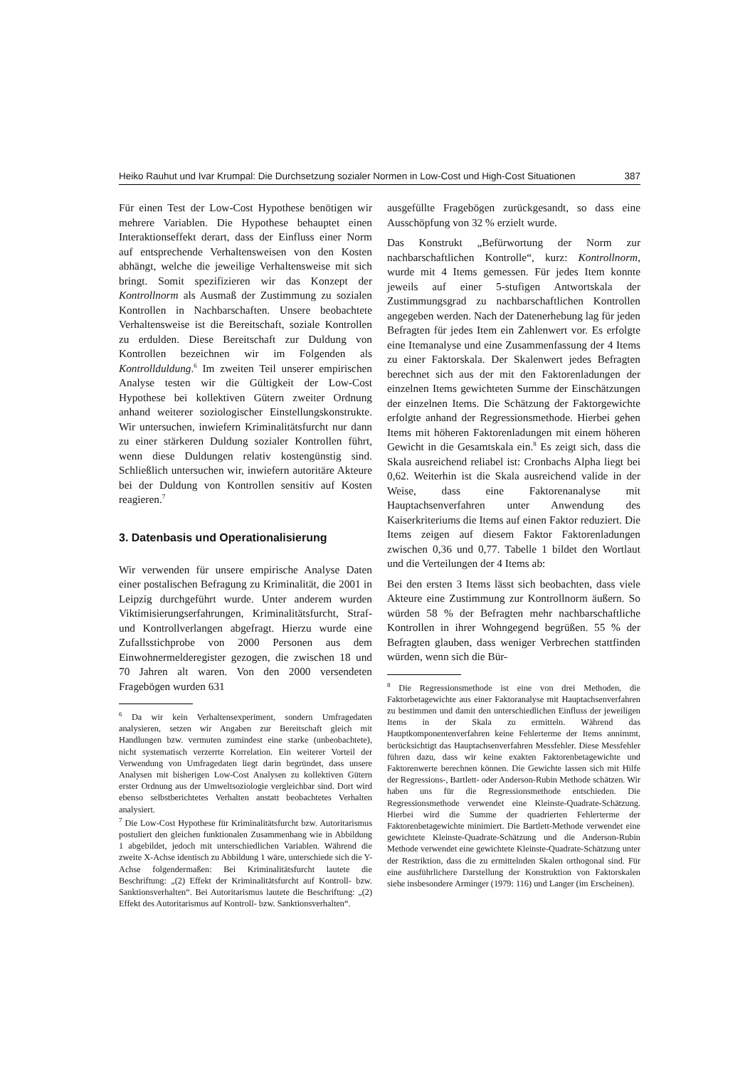Heiko Rauhut und Ivar Krumpal: Die Durchsetzung sozialer Normen in Low-Cost und High-Cost Situationen 387
Für einen Test der Low-Cost Hypothese benötigen wir mehrere Variablen. Die Hypothese behauptet einen Interaktionseffekt derart, dass der Einfluss einer Norm auf entsprechende Verhaltensweisen von den Kosten abhängt, welche die jeweilige Verhaltensweise mit sich bringt. Somit spezifizieren wir das Konzept der Kontrollnorm als Ausmaß der Zustimmung zu sozialen Kontrollen in Nachbarschaften. Unsere beobachtete Verhaltensweise ist die Bereitschaft, soziale Kontrollen zu erdulden. Diese Bereitschaft zur Duldung von Kontrollen bezeichnen wir im Folgenden als Kontrollduldung.<sup>6</sup> Im zweiten Teil unserer empirischen Analyse testen wir die Gültigkeit der Low-Cost Hypothese bei kollektiven Gütern zweiter Ordnung anhand weiterer soziologischer Einstellungskonstrukte. Wir untersuchen, inwiefern Kriminalitätsfurcht nur dann zu einer stärkeren Duldung sozialer Kontrollen führt, wenn diese Duldungen relativ kostengünstig sind. Schließlich untersuchen wir, inwiefern autoritäre Akteure bei der Duldung von Kontrollen sensitiv auf Kosten reagieren.<sup>7</sup>
3. Datenbasis und Operationalisierung
Wir verwenden für unsere empirische Analyse Daten einer postalischen Befragung zu Kriminalität, die 2001 in Leipzig durchgeführt wurde. Unter anderem wurden Viktimisierungserfahrungen, Kriminalitätsfurcht, Straf- und Kontrollverlangen abgefragt. Hierzu wurde eine Zufallsstichprobe von 2000 Personen aus dem Einwohnermelderegister gezogen, die zwischen 18 und 70 Jahren alt waren. Von den 2000 versendeten Fragebögen wurden 631
<sup>6</sup> Da wir kein Verhaltensexperiment, sondern Umfragedaten analysieren, setzen wir Angaben zur Bereitschaft gleich mit Handlungen bzw. vermuten zumindest eine starke (unbeobachtete), nicht systematisch verzerrte Korrelation. Ein weiterer Vorteil der Verwendung von Umfragedaten liegt darin begründet, dass unsere Analysen mit bisherigen Low-Cost Analysen zu kollektiven Gütern erster Ordnung aus der Umweltsoziologie vergleichbar sind. Dort wird ebenso selbstberichtetes Verhalten anstatt beobachtetes Verhalten analysiert.
<sup>7</sup> Die Low-Cost Hypothese für Kriminalitätsfurcht bzw. Autoritarismus postuliert den gleichen funktionalen Zusammenhang wie in Abbildung 1 abgebildet, jedoch mit unterschiedlichen Variablen. Während die zweite X-Achse identisch zu Abbildung 1 wäre, unterschiede sich die Y-Achse folgendermaßen: Bei Kriminalitätsfurcht lautete die Beschriftung: „(2) Effekt der Kriminalitätsfurcht auf Kontroll- bzw. Sanktionsverhalten“. Bei Autoritarismus lautete die Beschriftung: „(2) Effekt des Autoritarismus auf Kontroll- bzw. Sanktionsverhalten“.
ausgefüllte Fragebögen zurückgesandt, so dass eine Ausschöpfung von 32 % erzielt wurde.
Das Konstrukt „Befürwortung der Norm zur nachbarschaftlichen Kontrolle“, kurz: Kontrollnorm, wurde mit 4 Items gemessen. Für jedes Item konnte jeweils auf einer 5-stufigen Antwortskala der Zustimmungsgrad zu nachbarschaftlichen Kontrollen angegeben werden. Nach der Datenerhebung lag für jeden Befragten für jedes Item ein Zahlenwert vor. Es erfolgte eine Itemanalyse und eine Zusammenfassung der 4 Items zu einer Faktorskala. Der Skalenwert jedes Befragten berechnet sich aus der mit den Faktorenladungen der einzelnen Items gewichteten Summe der Einschätzungen der einzelnen Items. Die Schätzung der Faktorgewichte erfolgte anhand der Regressionsmethode. Hierbei gehen Items mit höheren Faktorenladungen mit einem höheren Gewicht in die Gesamtskala ein.<sup>8</sup> Es zeigt sich, dass die Skala ausreichend reliabel ist: Cronbachs Alpha liegt bei 0,62. Weiterhin ist die Skala ausreichend valide in der Weise, dass eine Faktorenanalyse mit Hauptachsenverfahren unter Anwendung des Kaiserkriteriums die Items auf einen Faktor reduziert. Die Items zeigen auf diesem Faktor Faktorenladungen zwischen 0,36 und 0,77. Tabelle 1 bildet den Wortlaut und die Verteilungen der 4 Items ab:
Bei den ersten 3 Items lässt sich beobachten, dass viele Akteure eine Zustimmung zur Kontrollnorm äußern. So würden 58 % der Befragten mehr nachbarschaftliche Kontrollen in ihrer Wohngegend begrüßen. 55 % der Befragten glauben, dass weniger Verbrechen stattfinden würden, wenn sich die Bür-
<sup>8</sup> Die Regressionsmethode ist eine von drei Methoden, die Faktorbetagewichte aus einer Faktoranalyse mit Hauptachsenverfahren zu bestimmen und damit den unterschiedlichen Einfluss der jeweiligen Items in der Skala zu ermitteln. Während das Hauptkomponentenverfahren keine Fehlerterme der Items annimmt, berücksichtigt das Hauptachsenverfahren Messfehler. Diese Messfehler führen dazu, dass wir keine exakten Faktorenbetagewichte und Faktorenwerte berechnen können. Die Gewichte lassen sich mit Hilfe der Regressions-, Bartlett- oder Anderson-Rubin Methode schätzen. Wir haben uns für die Regressionsmethode entschieden. Die Regressionsmethode verwendet eine Kleinste-Quadrate-Schätzung. Hierbei wird die Summe der quadrierten Fehlerterme der Faktorenbetagewichte minimiert. Die Bartlett-Methode verwendet eine gewichtete Kleinste-Quadrate-Schätzung und die Anderson-Rubin Methode verwendet eine gewichtete Kleinste-Quadrate-Schätzung unter der Restriktion, dass die zu ermittelnden Skalen orthogonal sind. Für eine ausführlichere Darstellung der Konstruktion von Faktorskalen siehe insbesondere Arminger (1979: 116) und Langer (im Erscheinen).